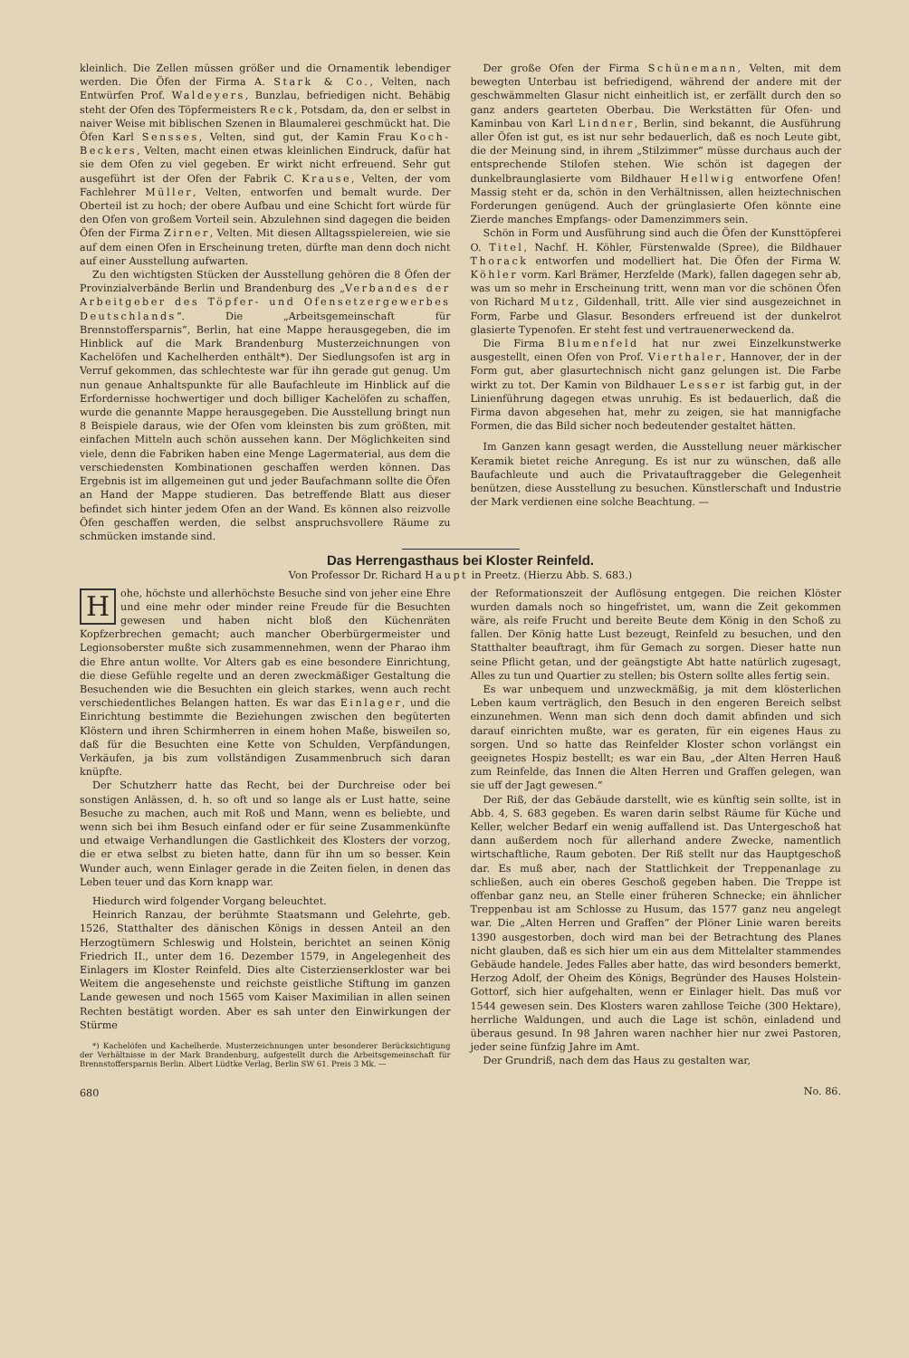kleinlich. Die Zellen müssen größer und die Ornamentik lebendiger werden. Die Öfen der Firma A. Stark & Co., Velten, nach Entwürfen Prof. Waldeyers, Bunzlau, befriedigen nicht. Behäbig steht der Ofen des Töpfermeisters Reck, Potsdam, da, den er selbst in naiver Weise mit biblischen Szenen in Blaumalerei geschmückt hat. Die Öfen Karl Sensses, Velten, sind gut, der Kamin Frau Koch-Beckers, Velten, macht einen etwas kleinlichen Eindruck, dafür hat sie dem Ofen zu viel gegeben. Er wirkt nicht erfreuend. Sehr gut ausgeführt ist der Ofen der Fabrik C. Krause, Velten, der vom Fachlehrer Müller, Velten, entworfen und bemalt wurde. Der Oberteil ist zu hoch; der obere Aufbau und eine Schicht fort würde für den Ofen von großem Vorteil sein. Abzulehnen sind dagegen die beiden Öfen der Firma Zirner, Velten. Mit diesen Alltagsspielereien, wie sie auf dem einen Ofen in Erscheinung treten, dürfte man denn doch nicht auf einer Ausstellung aufwarten.
Zu den wichtigsten Stücken der Ausstellung gehören die 8 Öfen der Provinzialverbände Berlin und Brandenburg des „Verbandes der Arbeitgeber des Töpfer- und Ofensetzergewerbes Deutschlands“. Die „Arbeitsgemeinschaft für Brennstoffersparnis“, Berlin, hat eine Mappe herausgegeben, die im Hinblick auf die Mark Brandenburg Musterzeichnungen von Kachelöfen und Kachelherden enthält*). Der Siedlungsofen ist arg in Verruf gekommen, das schlechteste war für ihn gerade gut genug. Um nun genaue Anhaltspunkte für alle Baufachleute im Hinblick auf die Erfordernisse hochwertiger und doch billiger Kachelöfen zu schaffen, wurde die genannte Mappe herausgegeben. Die Ausstellung bringt nun 8 Beispiele daraus, wie der Ofen vom kleinsten bis zum größten, mit einfachen Mitteln auch schön aussehen kann. Der Möglichkeiten sind viele, denn die Fabriken haben eine Menge Lagermaterial, aus dem die verschiedensten Kombinationen geschaffen werden können. Das Ergebnis ist im allgemeinen gut und jeder Baufachmann sollte die Öfen an Hand der Mappe studieren. Das betreffende Blatt aus dieser befindet sich hinter jedem Ofen an der Wand. Es können also reizvolle Öfen geschaffen werden, die selbst anspruchsvollere Räume zu schmücken imstande sind.
Der große Ofen der Firma Schünemann, Velten, mit dem bewegten Unterbau ist befriedigend, während der andere mit der geschwämmelten Glasur nicht einheitlich ist, er zerfällt durch den so ganz anders gearteten Oberbau. Die Werkstätten für Ofen- und Kaminbau von Karl Lindner, Berlin, sind bekannt, die Ausführung aller Öfen ist gut, es ist nur sehr bedauerlich, daß es noch Leute gibt, die der Meinung sind, in ihrem „Stilzimmer“ müsse durchaus auch der entsprechende Stilofen stehen. Wie schön ist dagegen der dunkelbraunglasierte vom Bildhauer Hellwig entworfene Ofen! Massig steht er da, schön in den Verhältnissen, allen heiztechnischen Forderungen genügend. Auch der grünglasierte Ofen könnte eine Zierde manches Empfangs- oder Damenzimmers sein.
Schön in Form und Ausführung sind auch die Öfen der Kunsttöpferei O. Titel, Nachf. H. Köhler, Fürstenwalde (Spree), die Bildhauer Thorack entworfen und modelliert hat. Die Öfen der Firma W. Köhler vorm. Karl Brämer, Herzfelde (Mark), fallen dagegen sehr ab, was um so mehr in Erscheinung tritt, wenn man vor die schönen Öfen von Richard Mutz, Gildenhall, tritt. Alle vier sind ausgezeichnet in Form, Farbe und Glasur. Besonders erfreuend ist der dunkelrot glasierte Typenofen. Er steht fest und vertrauenerweckend da.
Die Firma Blumenfeld hat nur zwei Einzelkunstwerke ausgestellt, einen Ofen von Prof. Vierthaler, Hannover, der in der Form gut, aber glasurtechnisch nicht ganz gelungen ist. Die Farbe wirkt zu tot. Der Kamin von Bildhauer Lesser ist farbig gut, in der Linienführung dagegen etwas unruhig. Es ist bedauerlich, daß die Firma davon abgesehen hat, mehr zu zeigen, sie hat mannigfache Formen, die das Bild sicher noch bedeutender gestaltet hätten.
Im Ganzen kann gesagt werden, die Ausstellung neuer märkischer Keramik bietet reiche Anregung. Es ist nur zu wünschen, daß alle Baufachleute und auch die Privatauftraggeber die Gelegenheit benützen, diese Ausstellung zu besuchen. Künstlerschaft und Industrie der Mark verdienen eine solche Beachtung. —
Das Herrengasthaus bei Kloster Reinfeld.
Von Professor Dr. Richard Haupt in Preetz. (Hierzu Abb. S. 683.)
Hohe, höchste und allerhöchste Besuche sind von jeher eine Ehre und eine mehr oder minder reine Freude für die Besuchten gewesen und haben nicht bloß den Küchenräten Kopfzerbrechen gemacht; auch mancher Oberbürgermeister und Legionsoberster mußte sich zusammennehmen, wenn der Pharao ihm die Ehre antun wollte. Vor Alters gab es eine besondere Einrichtung, die diese Gefühle regelte und an deren zweckmäßiger Gestaltung die Besuchenden wie die Besuchten ein gleich starkes, wenn auch recht verschiedentliches Belangen hatten. Es war das Einlager, und die Einrichtung bestimmte die Beziehungen zwischen den begüterten Klöstern und ihren Schirmherren in einem hohen Maße, bisweilen so, daß für die Besuchten eine Kette von Schulden, Verpfändungen, Verkäufen, ja bis zum vollständigen Zusammenbruch sich daran knüpfte.
Der Schutzherr hatte das Recht, bei der Durchreise oder bei sonstigen Anlässen, d. h. so oft und so lange als er Lust hatte, seine Besuche zu machen, auch mit Roß und Mann, wenn es beliebte, und wenn sich bei ihm Besuch einfand oder er für seine Zusammenkünfte und etwaige Verhandlungen die Gastlichkeit des Klosters der vorzog, die er etwa selbst zu bieten hatte, dann für ihn um so besser. Kein Wunder auch, wenn Einlager gerade in die Zeiten fielen, in denen das Leben teuer und das Korn knapp war.
Hiedurch wird folgender Vorgang beleuchtet.
Heinrich Ranzau, der berühmte Staatsmann und Gelehrte, geb. 1526, Statthalter des dänischen Königs in dessen Anteil an den Herzogtümern Schleswig und Holstein, berichtet an seinen König Friedrich II., unter dem 16. Dezember 1579, in Angelegenheit des Einlagers im Kloster Reinfeld. Dies alte Cisterzienserkloster war bei Weitem die angesehenste und reichste geistliche Stiftung im ganzen Lande gewesen und noch 1565 vom Kaiser Maximilian in allen seinen Rechten bestätigt worden. Aber es sah unter den Einwirkungen der Stürme
*) Kachelöfen und Kachelherde. Musterzeichnungen unter besonderer Berücksichtigung der Verhältnisse in der Mark Brandenburg, aufgestellt durch die Arbeitsgemeinschaft für Brennstoffersparnis Berlin. Albert Lüdtke Verlag, Berlin SW 61. Preis 3 Mk. —
680
der Reformationszeit der Auflösung entgegen. Die reichen Klöster wurden damals noch so hingefristet, um, wann die Zeit gekommen wäre, als reife Frucht und bereite Beute dem König in den Schoß zu fallen. Der König hatte Lust bezeugt, Reinfeld zu besuchen, und den Statthalter beauftragt, ihm für Gemach zu sorgen. Dieser hatte nun seine Pflicht getan, und der geängstigte Abt hatte natürlich zugesagt, Alles zu tun und Quartier zu stellen; bis Ostern sollte alles fertig sein.
Es war unbequem und unzweckmäßig, ja mit dem klösterlichen Leben kaum verträglich, den Besuch in den engeren Bereich selbst einzunehmen. Wenn man sich denn doch damit abfinden und sich darauf einrichten mußte, war es geraten, für ein eigenes Haus zu sorgen. Und so hatte das Reinfelder Kloster schon vorlängst ein geeignetes Hospiz bestellt; es war ein Bau, „der Alten Herren Hauß zum Reinfelde, das Innen die Alten Herren und Graffen gelegen, wan sie uff der Jagt gewesen.“
Der Riß, der das Gebäude darstellt, wie es künftig sein sollte, ist in Abb. 4, S. 683 gegeben. Es waren darin selbst Räume für Küche und Keller, welcher Bedarf ein wenig auffallend ist. Das Untergeschoß hat dann außerdem noch für allerhand andere Zwecke, namentlich wirtschaftliche, Raum geboten. Der Riß stellt nur das Hauptgeschoß dar. Es muß aber, nach der Stattlichkeit der Treppenanlage zu schließen, auch ein oberes Geschoß gegeben haben. Die Treppe ist offenbar ganz neu, an Stelle einer früheren Schnecke; ein ähnlicher Treppenbau ist am Schlosse zu Husum, das 1577 ganz neu angelegt war. Die „Alten Herren und Graffen“ der Plöner Linie waren bereits 1390 ausgestorben, doch wird man bei der Betrachtung des Planes nicht glauben, daß es sich hier um ein aus dem Mittelalter stammendes Gebäude handele. Jedes Falles aber hatte, das wird besonders bemerkt, Herzog Adolf, der Oheim des Königs, Begründer des Hauses Holstein-Gottorf, sich hier aufgehalten, wenn er Einlager hielt. Das muß vor 1544 gewesen sein. Des Klosters waren zahllose Teiche (300 Hektare), herrliche Waldungen, und auch die Lage ist schön, einladend und überaus gesund. In 98 Jahren waren nachher hier nur zwei Pastoren, jeder seine fünfzig Jahre im Amt.
Der Grundriß, nach dem das Haus zu gestalten war,
No. 86.